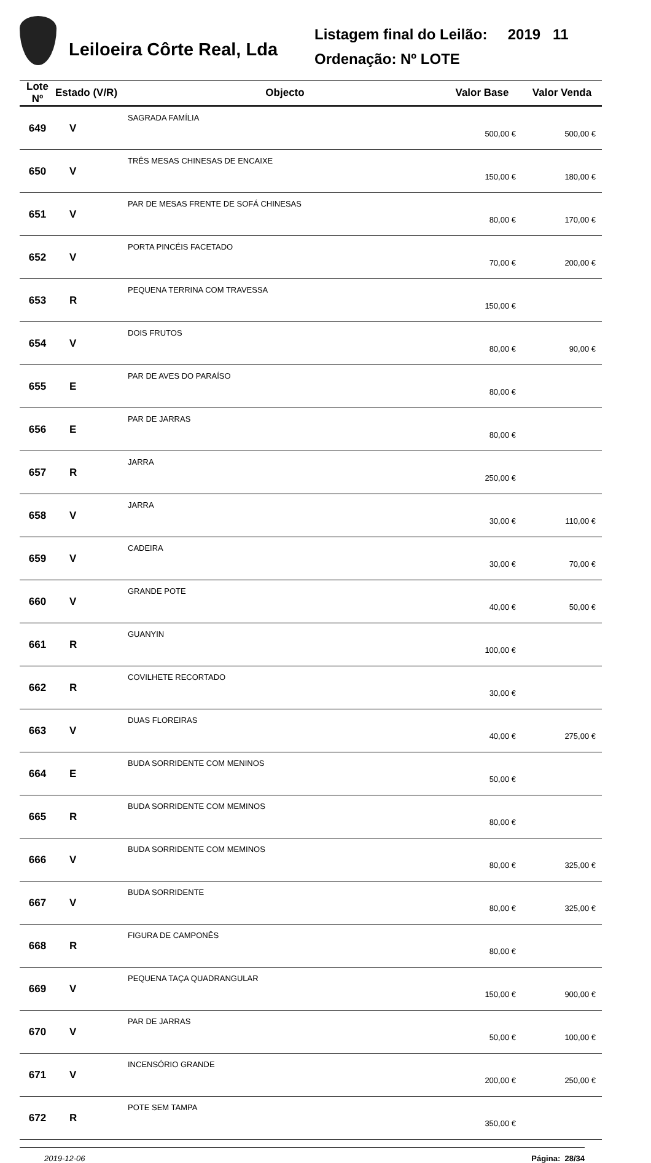Leiloeira Côrte Real, Lda
Listagem final do Leilão: 2019 11
Ordenação: Nº LOTE
| Lote Nº | Estado (V/R) | Objecto | Valor Base | Valor Venda |
| --- | --- | --- | --- | --- |
| 649 | V | SAGRADA FAMÍLIA | 500,00 € | 500,00 € |
| 650 | V | TRÊS MESAS CHINESAS DE ENCAIXE | 150,00 € | 180,00 € |
| 651 | V | PAR DE MESAS FRENTE DE SOFÁ CHINESAS | 80,00 € | 170,00 € |
| 652 | V | PORTA PINCÉIS FACETADO | 70,00 € | 200,00 € |
| 653 | R | PEQUENA TERRINA COM TRAVESSA | 150,00 € | |
| 654 | V | DOIS FRUTOS | 80,00 € | 90,00 € |
| 655 | E | PAR DE AVES DO PARAÍSO | 80,00 € | |
| 656 | E | PAR DE JARRAS | 80,00 € | |
| 657 | R | JARRA | 250,00 € | |
| 658 | V | JARRA | 30,00 € | 110,00 € |
| 659 | V | CADEIRA | 30,00 € | 70,00 € |
| 660 | V | GRANDE POTE | 40,00 € | 50,00 € |
| 661 | R | GUANYIN | 100,00 € | |
| 662 | R | COVILHETE RECORTADO | 30,00 € | |
| 663 | V | DUAS FLOREIRAS | 40,00 € | 275,00 € |
| 664 | E | BUDA SORRIDENTE COM MENINOS | 50,00 € | |
| 665 | R | BUDA SORRIDENTE COM MEMINOS | 80,00 € | |
| 666 | V | BUDA SORRIDENTE COM MEMINOS | 80,00 € | 325,00 € |
| 667 | V | BUDA SORRIDENTE | 80,00 € | 325,00 € |
| 668 | R | FIGURA DE CAMPONÊS | 80,00 € | |
| 669 | V | PEQUENA TAÇA QUADRANGULAR | 150,00 € | 900,00 € |
| 670 | V | PAR DE JARRAS | 50,00 € | 100,00 € |
| 671 | V | INCENSÓRIO GRANDE | 200,00 € | 250,00 € |
| 672 | R | POTE SEM TAMPA | 350,00 € | |
2019-12-06 Página: 28/34